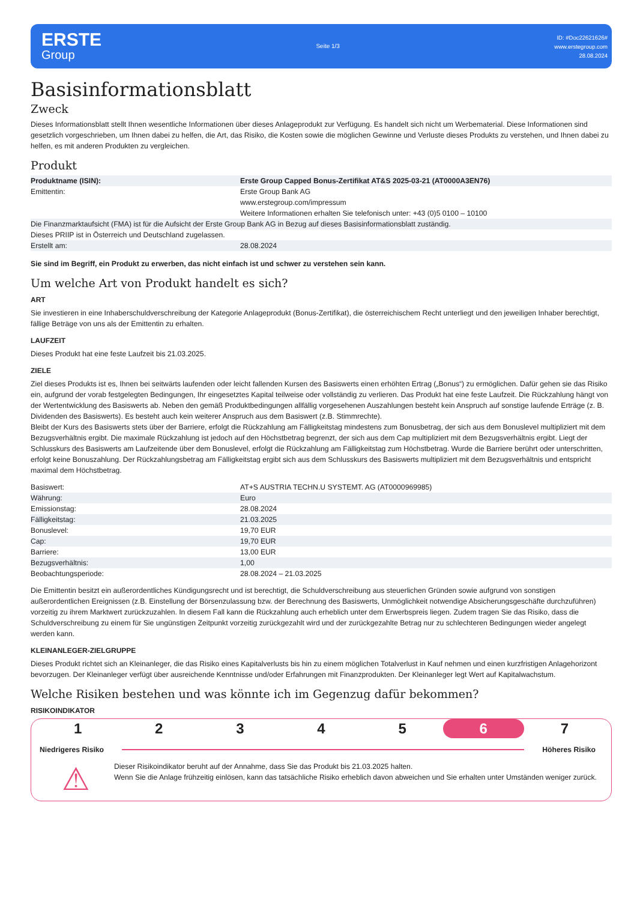ERSTE
Group
Seite 1/3
ID: #Doc22621626#
www.erstegroup.com
28.08.2024
Basisinformationsblatt
Zweck
Dieses Informationsblatt stellt Ihnen wesentliche Informationen über dieses Anlageprodukt zur Verfügung. Es handelt sich nicht um Werbematerial. Diese Informationen sind gesetzlich vorgeschrieben, um Ihnen dabei zu helfen, die Art, das Risiko, die Kosten sowie die möglichen Gewinne und Verluste dieses Produkts zu verstehen, und Ihnen dabei zu helfen, es mit anderen Produkten zu vergleichen.
Produkt
| Produktname (ISIN): | Erste Group Capped Bonus-Zertifikat AT&S 2025-03-21 (AT0000A3EN76) |
| Emittentin: | Erste Group Bank AG www.erstegroup.com/impressum Weitere Informationen erhalten Sie telefonisch unter: +43 (0)5 0100 – 10100 |
| Die Finanzmarktaufsicht (FMA) ist für die Aufsicht der Erste Group Bank AG in Bezug auf dieses Basisinformationsblatt zuständig. | |
| Dieses PRIIP ist in Österreich und Deutschland zugelassen. | |
| Erstellt am: | 28.08.2024 |
Sie sind im Begriff, ein Produkt zu erwerben, das nicht einfach ist und schwer zu verstehen sein kann.
Um welche Art von Produkt handelt es sich?
ART
Sie investieren in eine Inhaberschuldverschreibung der Kategorie Anlageprodukt (Bonus-Zertifikat), die österreichischem Recht unterliegt und den jeweiligen Inhaber berechtigt, fällige Beträge von uns als der Emittentin zu erhalten.
LAUFZEIT
Dieses Produkt hat eine feste Laufzeit bis 21.03.2025.
ZIELE
Ziel dieses Produkts ist es, Ihnen bei seitwärts laufenden oder leicht fallenden Kursen des Basiswerts einen erhöhten Ertrag („Bonus“) zu ermöglichen. Dafür gehen sie das Risiko ein, aufgrund der vorab festgelegten Bedingungen, Ihr eingesetztes Kapital teilweise oder vollständig zu verlieren. Das Produkt hat eine feste Laufzeit. Die Rückzahlung hängt von der Wertentwicklung des Basiswerts ab. Neben den gemäß Produktbedingungen allfällig vorgesehenen Auszahlungen besteht kein Anspruch auf sonstige laufende Erträge (z. B. Dividenden des Basiswerts). Es besteht auch kein weiterer Anspruch aus dem Basiswert (z.B. Stimmrechte).
Bleibt der Kurs des Basiswerts stets über der Barriere, erfolgt die Rückzahlung am Fälligkeitstag mindestens zum Bonusbetrag, der sich aus dem Bonuslevel multipliziert mit dem Bezugsverhältnis ergibt. Die maximale Rückzahlung ist jedoch auf den Höchstbetrag begrenzt, der sich aus dem Cap multipliziert mit dem Bezugsverhältnis ergibt. Liegt der Schlusskurs des Basiswerts am Laufzeitende über dem Bonuslevel, erfolgt die Rückzahlung am Fälligkeitstag zum Höchstbetrag. Wurde die Barriere berührt oder unterschritten, erfolgt keine Bonuszahlung. Der Rückzahlungsbetrag am Fälligkeitstag ergibt sich aus dem Schlusskurs des Basiswerts multipliziert mit dem Bezugsverhältnis und entspricht maximal dem Höchstbetrag.
| Basiswert: | AT+S AUSTRIA TECHN.U SYSTEMT. AG (AT0000969985) |
| Währung: | Euro |
| Emissionstag: | 28.08.2024 |
| Fälligkeitstag: | 21.03.2025 |
| Bonuslevel: | 19,70 EUR |
| Cap: | 19,70 EUR |
| Barriere: | 13,00 EUR |
| Bezugsverhältnis: | 1,00 |
| Beobachtungsperiode: | 28.08.2024 – 21.03.2025 |
Die Emittentin besitzt ein außerordentliches Kündigungsrecht und ist berechtigt, die Schuldverschreibung aus steuerlichen Gründen sowie aufgrund von sonstigen außerordentlichen Ereignissen (z.B. Einstellung der Börsenzulassung bzw. der Berechnung des Basiswerts, Unmöglichkeit notwendige Absicherungsgeschäfte durchzuführen) vorzeitig zu ihrem Marktwert zurückzuzahlen. In diesem Fall kann die Rückzahlung auch erheblich unter dem Erwerbspreis liegen. Zudem tragen Sie das Risiko, dass die Schuldverschreibung zu einem für Sie ungünstigen Zeitpunkt vorzeitig zurückgezahlt wird und der zurückgezahlte Betrag nur zu schlechteren Bedingungen wieder angelegt werden kann.
KLEINANLEGER-ZIELGRUPPE
Dieses Produkt richtet sich an Kleinanleger, die das Risiko eines Kapitalverlusts bis hin zu einem möglichen Totalverlust in Kauf nehmen und einen kurzfristigen Anlagehorizont bevorzugen. Der Kleinanleger verfügt über ausreichende Kenntnisse und/oder Erfahrungen mit Finanzprodukten. Der Kleinanleger legt Wert auf Kapitalwachstum.
Welche Risiken bestehen und was könnte ich im Gegenzug dafür bekommen?
RISIKOINDIKATOR
1 2 3 4 5 6 7
Niedrigeres Risiko Höheres Risiko
⚠
Dieser Risikoindikator beruht auf der Annahme, dass Sie das Produkt bis 21.03.2025 halten.
Wenn Sie die Anlage frühzeitig einlösen, kann das tatsächliche Risiko erheblich davon abweichen und Sie erhalten unter Umständen weniger zurück.